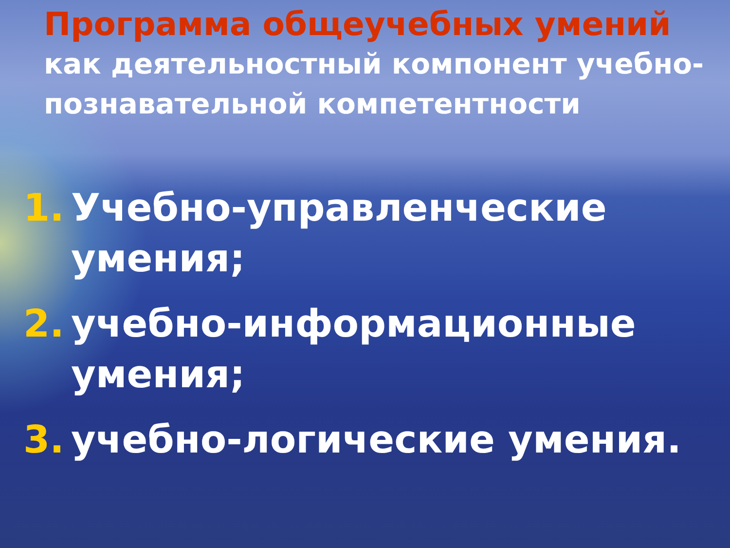Программа общеучебных умений
как деятельностный компонент учебно-познавательной компетентности
1. Учебно-управленческие умения;
2. учебно-информационные умения;
3. учебно-логические умения.